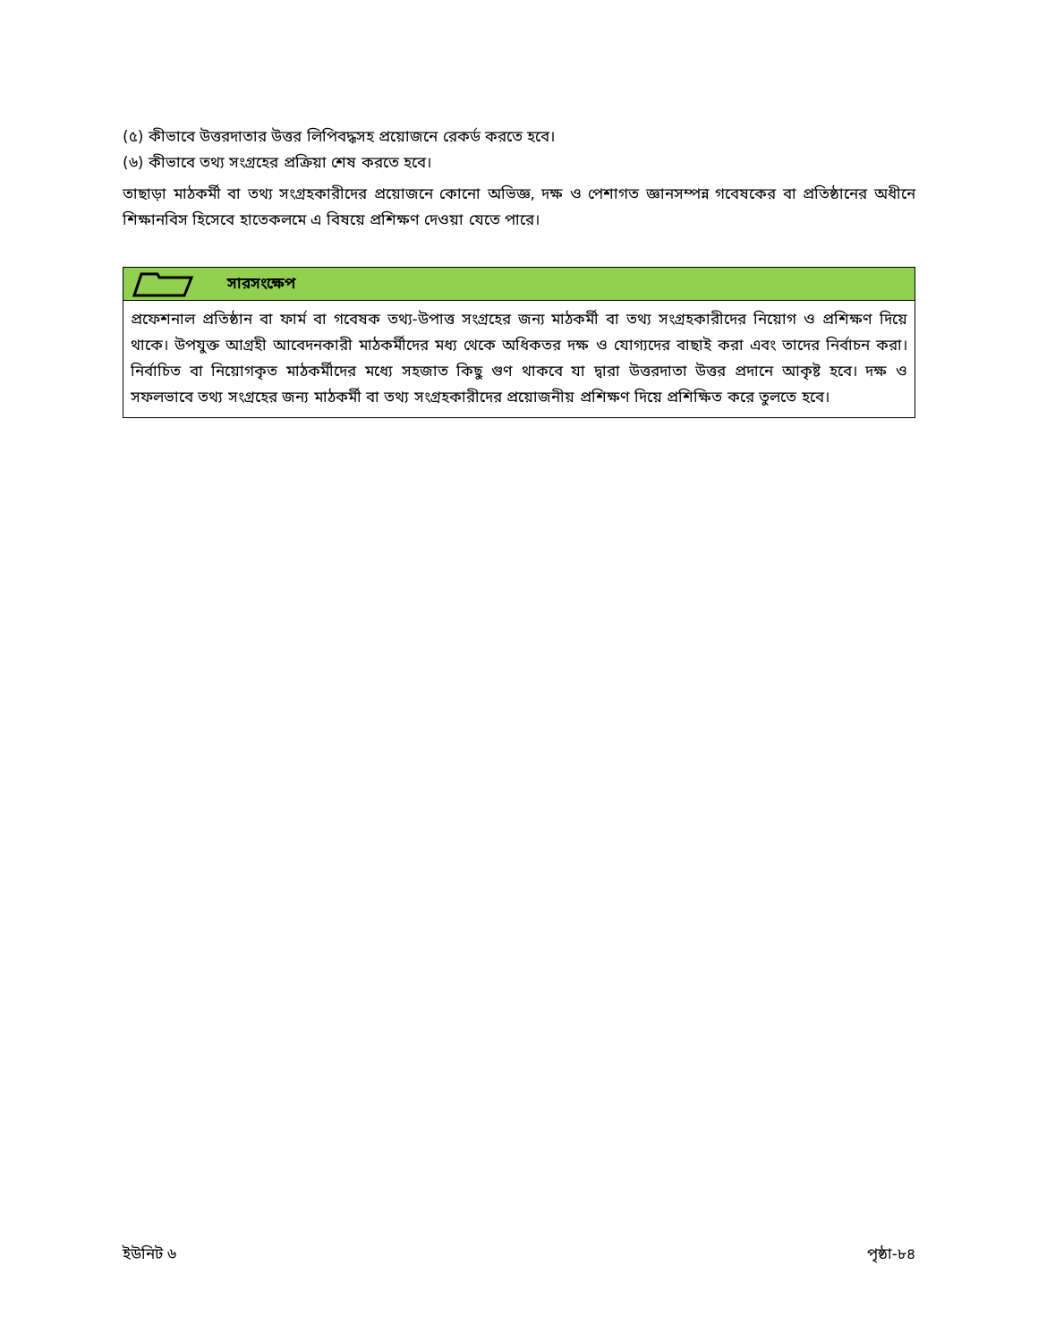(৫) কীভাবে উত্তরদাতার উত্তর লিপিবদ্ধসহ প্রয়োজনে রেকর্ড করতে হবে।
(৬) কীভাবে তথ্য সংগ্রহের প্রক্রিয়া শেষ করতে হবে।
তাছাড়া মাঠকর্মী বা তথ্য সংগ্রহকারীদের প্রয়োজনে কোনো অভিজ্ঞ, দক্ষ ও পেশাগত জ্ঞানসম্পন্ন গবেষকের বা প্রতিষ্ঠানের অধীনে শিক্ষানবিস হিসেবে হাতেকলমে এ বিষয়ে প্রশিক্ষণ দেওয়া যেতে পারে।
সারসংক্ষেপ
প্রফেশনাল প্রতিষ্ঠান বা ফার্ম বা গবেষক তথ্য-উপাত্ত সংগ্রহের জন্য মাঠকর্মী বা তথ্য সংগ্রহকারীদের নিয়োগ ও প্রশিক্ষণ দিয়ে থাকে। উপযুক্ত আগ্রহী আবেদনকারী মাঠকর্মীদের মধ্য থেকে অধিকতর দক্ষ ও যোগ্যদের বাছাই করা এবং তাদের নির্বাচন করা। নির্বাচিত বা নিয়োগকৃত মাঠকর্মীদের মধ্যে সহজাত কিছু গুণ থাকবে যা দ্বারা উত্তরদাতা উত্তর প্রদানে আকৃষ্ট হবে। দক্ষ ও সফলভাবে তথ্য সংগ্রহের জন্য মাঠকর্মী বা তথ্য সংগ্রহকারীদের প্রয়োজনীয় প্রশিক্ষণ দিয়ে প্রশিক্ষিত করে তুলতে হবে।
ইউনিট ৬ পৃষ্ঠা-৮৪